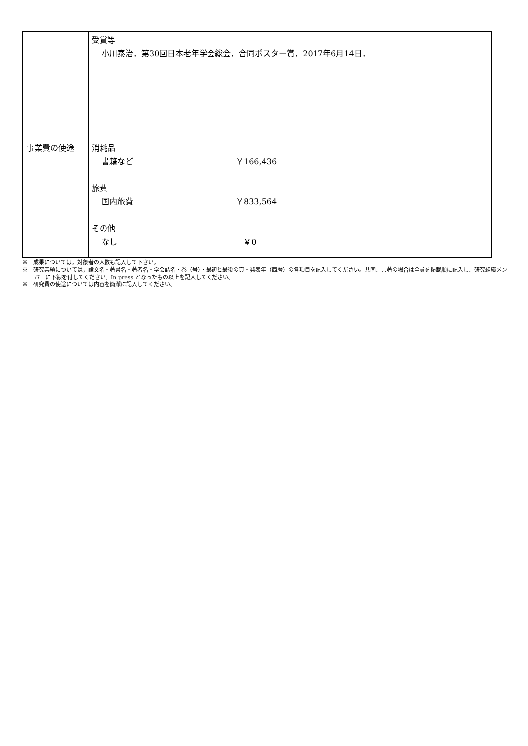| | 受賞等 小川泰治．第30回日本老年学会総会．合同ポスター賞．2017年6月14日． |
| 事業費の使途 | 消耗品 書籍など ￥166,436 旅費 国内旅費 ￥833,564 その他 なし ￥0 |
※　成果については，対象者の人数も記入して下さい。
※　研究業績については，論文名・著書名・著者名・学会誌名・巻（号）・最初と最後の頁・発表年（西暦）の各項目を記入してください。共同、共著の場合は全員を掲載順に記入し、研究組織メンバーに下線を付してください。In press となったもの以上を記入してください。
※　研究費の使途については内容を簡潔に記入してください。